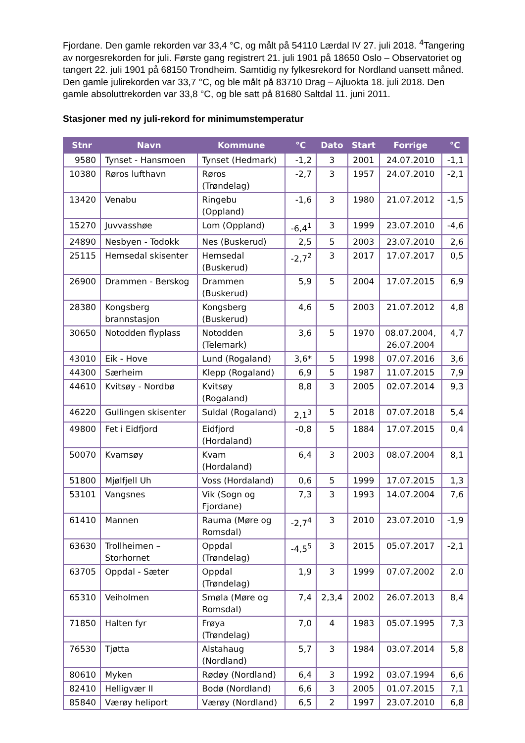Fjordane. Den gamle rekorden var 33,4 °C, og målt på 54110 Lærdal IV 27. juli 2018. <sup>4</sup>Tangering av norgesrekorden for juli. Første gang registrert 21. juli 1901 på 18650 Oslo – Observatoriet og tangert 22. juli 1901 på 68150 Trondheim. Samtidig ny fylkesrekord for Nordland uansett måned. Den gamle julirekorden var 33,7 °C, og ble målt på 83710 Drag – Ajluokta 18. juli 2018. Den gamle absoluttrekorden var 33,8 °C, og ble satt på 81680 Saltdal 11. juni 2011.
Stasjoner med ny juli-rekord for minimumstemperatur
| Stnr | Navn | Kommune | °C | Dato | Start | Forrige | °C |
| --- | --- | --- | --- | --- | --- | --- | --- |
| 9580 | Tynset - Hansmoen | Tynset (Hedmark) | -1,2 | 3 | 2001 | 24.07.2010 | -1,1 |
| 10380 | Røros lufthavn | Røros (Trøndelag) | -2,7 | 3 | 1957 | 24.07.2010 | -2,1 |
| 13420 | Venabu | Ringebu (Oppland) | -1,6 | 3 | 1980 | 21.07.2012 | -1,5 |
| 15270 | Juvvasshøe | Lom (Oppland) | -6,4<sup>1</sup> | 3 | 1999 | 23.07.2010 | -4,6 |
| 24890 | Nesbyen - Todokk | Nes (Buskerud) | 2,5 | 5 | 2003 | 23.07.2010 | 2,6 |
| 25115 | Hemsedal skisenter | Hemsedal (Buskerud) | -2,7<sup>2</sup> | 3 | 2017 | 17.07.2017 | 0,5 |
| 26900 | Drammen - Berskog | Drammen (Buskerud) | 5,9 | 5 | 2004 | 17.07.2015 | 6,9 |
| 28380 | Kongsberg brannstasjon | Kongsberg (Buskerud) | 4,6 | 5 | 2003 | 21.07.2012 | 4,8 |
| 30650 | Notodden flyplass | Notodden (Telemark) | 3,6 | 5 | 1970 | 08.07.2004, 26.07.2004 | 4,7 |
| 43010 | Eik - Hove | Lund (Rogaland) | 3,6* | 5 | 1998 | 07.07.2016 | 3,6 |
| 44300 | Særheim | Klepp (Rogaland) | 6,9 | 5 | 1987 | 11.07.2015 | 7,9 |
| 44610 | Kvitsøy - Nordbø | Kvitsøy (Rogaland) | 8,8 | 3 | 2005 | 02.07.2014 | 9,3 |
| 46220 | Gullingen skisenter | Suldal (Rogaland) | 2,1<sup>3</sup> | 5 | 2018 | 07.07.2018 | 5,4 |
| 49800 | Fet i Eidfjord | Eidfjord (Hordaland) | -0,8 | 5 | 1884 | 17.07.2015 | 0,4 |
| 50070 | Kvamsøy | Kvam (Hordaland) | 6,4 | 3 | 2003 | 08.07.2004 | 8,1 |
| 51800 | Mjølfjell Uh | Voss (Hordaland) | 0,6 | 5 | 1999 | 17.07.2015 | 1,3 |
| 53101 | Vangsnes | Vik (Sogn og Fjordane) | 7,3 | 3 | 1993 | 14.07.2004 | 7,6 |
| 61410 | Mannen | Rauma (Møre og Romsdal) | -2,7<sup>4</sup> | 3 | 2010 | 23.07.2010 | -1,9 |
| 63630 | Trollheimen – Storhornet | Oppdal (Trøndelag) | -4,5<sup>5</sup> | 3 | 2015 | 05.07.2017 | -2,1 |
| 63705 | Oppdal - Sæter | Oppdal (Trøndelag) | 1,9 | 3 | 1999 | 07.07.2002 | 2.0 |
| 65310 | Veiholmen | Smøla (Møre og Romsdal) | 7,4 | 2,3,4 | 2002 | 26.07.2013 | 8,4 |
| 71850 | Halten fyr | Frøya (Trøndelag) | 7,0 | 4 | 1983 | 05.07.1995 | 7,3 |
| 76530 | Tjøtta | Alstahaug (Nordland) | 5,7 | 3 | 1984 | 03.07.2014 | 5,8 |
| 80610 | Myken | Rødøy (Nordland) | 6,4 | 3 | 1992 | 03.07.1994 | 6,6 |
| 82410 | Helligvær II | Bodø (Nordland) | 6,6 | 3 | 2005 | 01.07.2015 | 7,1 |
| 85840 | Værøy heliport | Værøy (Nordland) | 6,5 | 2 | 1997 | 23.07.2010 | 6,8 |